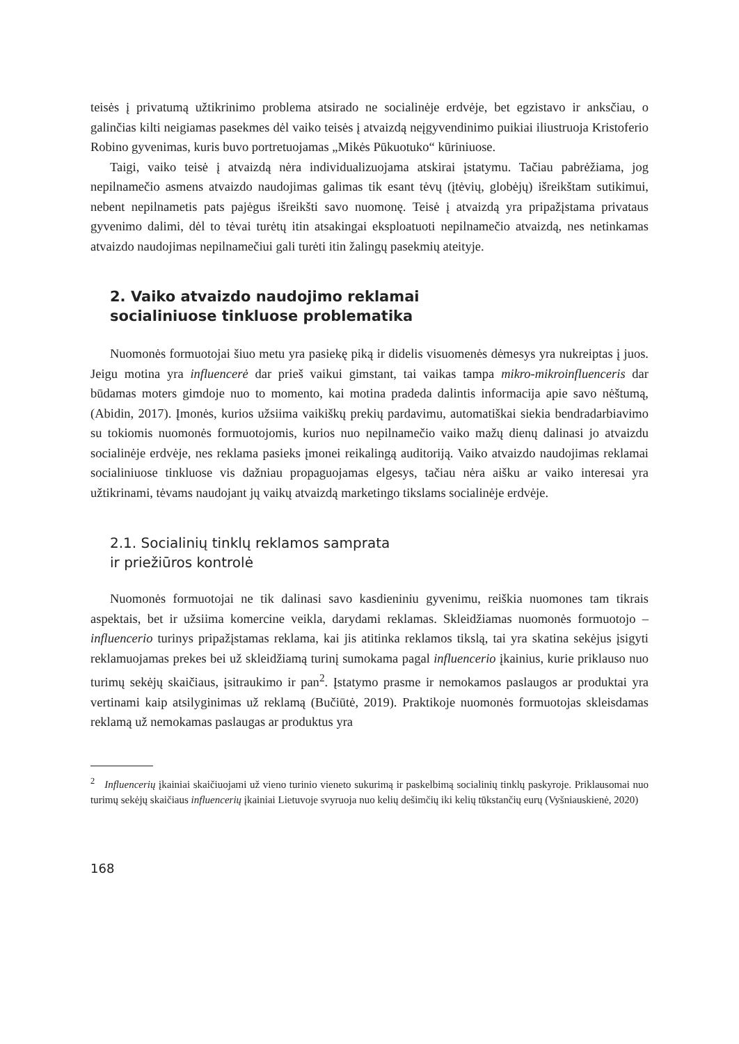teisės į privatumą užtikrinimo problema atsirado ne socialinėje erdvėje, bet egzistavo ir anksčiau, o galinčias kilti neigiamas pasekmes dėl vaiko teisės į atvaizdą neįgyvendinimo puikiai iliustruoja Kristoferio Robino gyvenimas, kuris buvo portretuojamas „Mikės Pūkuotuko“ kūriniuose.
Taigi, vaiko teisė į atvaizdą nėra individualizuojama atskirai įstatymu. Tačiau pabrėžiama, jog nepilnamečio asmens atvaizdo naudojimas galimas tik esant tėvų (įtėvių, globėjų) išreikštam sutikimui, nebent nepilnametis pats pajėgus išreikšti savo nuomonę. Teisė į atvaizdą yra pripažįstama privataus gyvenimo dalimi, dėl to tėvai turėtų itin atsakingai eksploatuoti nepilnamečio atvaizdą, nes netinkamas atvaizdo naudojimas nepilnamečiui gali turėti itin žalingų pasekmių ateityje.
2. Vaiko atvaizdo naudojimo reklamai
socialiniuose tinkluose problematika
Nuomonės formuotojai šiuo metu yra pasiekę piką ir didelis visuomenės dėmesys yra nukreiptas į juos. Jeigu motina yra influencerė dar prieš vaikui gimstant, tai vaikas tampa mikro-mikroinfluenceris dar būdamas moters gimdoje nuo to momento, kai motina pradeda dalintis informacija apie savo nėštumą, (Abidin, 2017). Įmonės, kurios užsiima vaikiškų prekių pardavimu, automatiškai siekia bendradarbiavimo su tokiomis nuomonės formuotojomis, kurios nuo nepilnamečio vaiko mažų dienų dalinasi jo atvaizdu socialinėje erdvėje, nes reklama pasieks įmonei reikalingą auditoriją. Vaiko atvaizdo naudojimas reklamai socialiniuose tinkluose vis dažniau propaguojamas elgesys, tačiau nėra aišku ar vaiko interesai yra užtikrinami, tėvams naudojant jų vaikų atvaizdą marketingo tikslams socialinėje erdvėje.
2.1. Socialinių tinklų reklamos samprata
ir priežiūros kontrolė
Nuomonės formuotojai ne tik dalinasi savo kasdieniniu gyvenimu, reiškia nuomones tam tikrais aspektais, bet ir užsiima komercine veikla, darydami reklamas. Skleidžiamas nuomonės formuotojo – influencerio turinys pripažįstamas reklama, kai jis atitinka reklamos tikslą, tai yra skatina sekėjus įsigyti reklamuojamas prekes bei už skleidžiamą turinį sumokama pagal influencerio įkainius, kurie priklauso nuo turimų sekėjų skaičiaus, įsitraukimo ir pan<sup>2</sup>. Įstatymo prasme ir nemokamos paslaugos ar produktai yra vertinami kaip atsilyginimas už reklamą (Bučiūtė, 2019). Praktikoje nuomonės formuotojas skleisdamas reklamą už nemokamas paslaugas ar produktus yra
<sup>2</sup> Influencerių įkainiai skaičiuojami už vieno turinio vieneto sukurimą ir paskelbimą socialinių tinklų paskyroje. Priklausomai nuo turimų sekėjų skaičiaus influencerių įkainiai Lietuvoje svyruoja nuo kelių dešimčių iki kelių tūkstančių eurų (Vyšniauskienė, 2020)
168